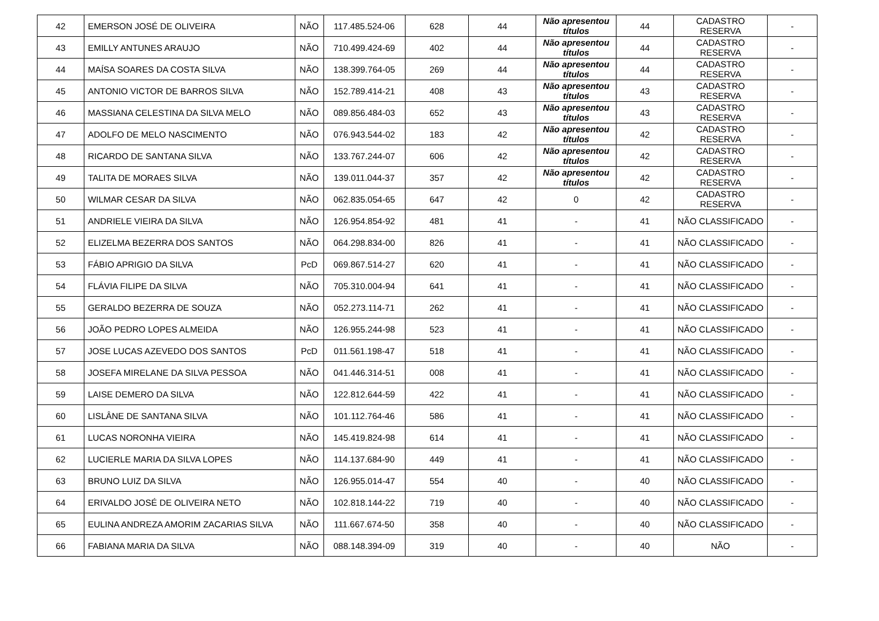| 42 | EMERSON JOSÉ DE OLIVEIRA | NÃO | 117.485.524-06 | 628 | 44 | Não apresentou títulos | 44 | CADASTRO RESERVA | - |
| 43 | EMILLY ANTUNES ARAUJO | NÃO | 710.499.424-69 | 402 | 44 | Não apresentou títulos | 44 | CADASTRO RESERVA | - |
| 44 | MAÍSA SOARES DA COSTA SILVA | NÃO | 138.399.764-05 | 269 | 44 | Não apresentou títulos | 44 | CADASTRO RESERVA | - |
| 45 | ANTONIO VICTOR DE BARROS SILVA | NÃO | 152.789.414-21 | 408 | 43 | Não apresentou títulos | 43 | CADASTRO RESERVA | - |
| 46 | MASSIANA CELESTINA DA SILVA MELO | NÃO | 089.856.484-03 | 652 | 43 | Não apresentou títulos | 43 | CADASTRO RESERVA | - |
| 47 | ADOLFO DE MELO NASCIMENTO | NÃO | 076.943.544-02 | 183 | 42 | Não apresentou títulos | 42 | CADASTRO RESERVA | - |
| 48 | RICARDO DE SANTANA SILVA | NÃO | 133.767.244-07 | 606 | 42 | Não apresentou títulos | 42 | CADASTRO RESERVA | - |
| 49 | TALITA DE MORAES SILVA | NÃO | 139.011.044-37 | 357 | 42 | Não apresentou títulos | 42 | CADASTRO RESERVA | - |
| 50 | WILMAR CESAR DA SILVA | NÃO | 062.835.054-65 | 647 | 42 | 0 | 42 | CADASTRO RESERVA | - |
| 51 | ANDRIELE VIEIRA DA SILVA | NÃO | 126.954.854-92 | 481 | 41 | - | 41 | NÃO CLASSIFICADO | - |
| 52 | ELIZELMA BEZERRA DOS SANTOS | NÃO | 064.298.834-00 | 826 | 41 | - | 41 | NÃO CLASSIFICADO | - |
| 53 | FÁBIO APRIGIO DA SILVA | PcD | 069.867.514-27 | 620 | 41 | - | 41 | NÃO CLASSIFICADO | - |
| 54 | FLÁVIA FILIPE DA SILVA | NÃO | 705.310.004-94 | 641 | 41 | - | 41 | NÃO CLASSIFICADO | - |
| 55 | GERALDO BEZERRA DE SOUZA | NÃO | 052.273.114-71 | 262 | 41 | - | 41 | NÃO CLASSIFICADO | - |
| 56 | JOÃO PEDRO LOPES ALMEIDA | NÃO | 126.955.244-98 | 523 | 41 | - | 41 | NÃO CLASSIFICADO | - |
| 57 | JOSE LUCAS AZEVEDO DOS SANTOS | PcD | 011.561.198-47 | 518 | 41 | - | 41 | NÃO CLASSIFICADO | - |
| 58 | JOSEFA MIRELANE DA SILVA PESSOA | NÃO | 041.446.314-51 | 008 | 41 | - | 41 | NÃO CLASSIFICADO | - |
| 59 | LAISE DEMERO DA SILVA | NÃO | 122.812.644-59 | 422 | 41 | - | 41 | NÃO CLASSIFICADO | - |
| 60 | LISLÂNE DE SANTANA SILVA | NÃO | 101.112.764-46 | 586 | 41 | - | 41 | NÃO CLASSIFICADO | - |
| 61 | LUCAS NORONHA VIEIRA | NÃO | 145.419.824-98 | 614 | 41 | - | 41 | NÃO CLASSIFICADO | - |
| 62 | LUCIERLE MARIA DA SILVA LOPES | NÃO | 114.137.684-90 | 449 | 41 | - | 41 | NÃO CLASSIFICADO | - |
| 63 | BRUNO LUIZ DA SILVA | NÃO | 126.955.014-47 | 554 | 40 | - | 40 | NÃO CLASSIFICADO | - |
| 64 | ERIVALDO JOSÉ DE OLIVEIRA NETO | NÃO | 102.818.144-22 | 719 | 40 | - | 40 | NÃO CLASSIFICADO | - |
| 65 | EULINA ANDREZA AMORIM ZACARIAS SILVA | NÃO | 111.667.674-50 | 358 | 40 | - | 40 | NÃO CLASSIFICADO | - |
| 66 | FABIANA MARIA DA SILVA | NÃO | 088.148.394-09 | 319 | 40 | - | 40 | NÃO | - |